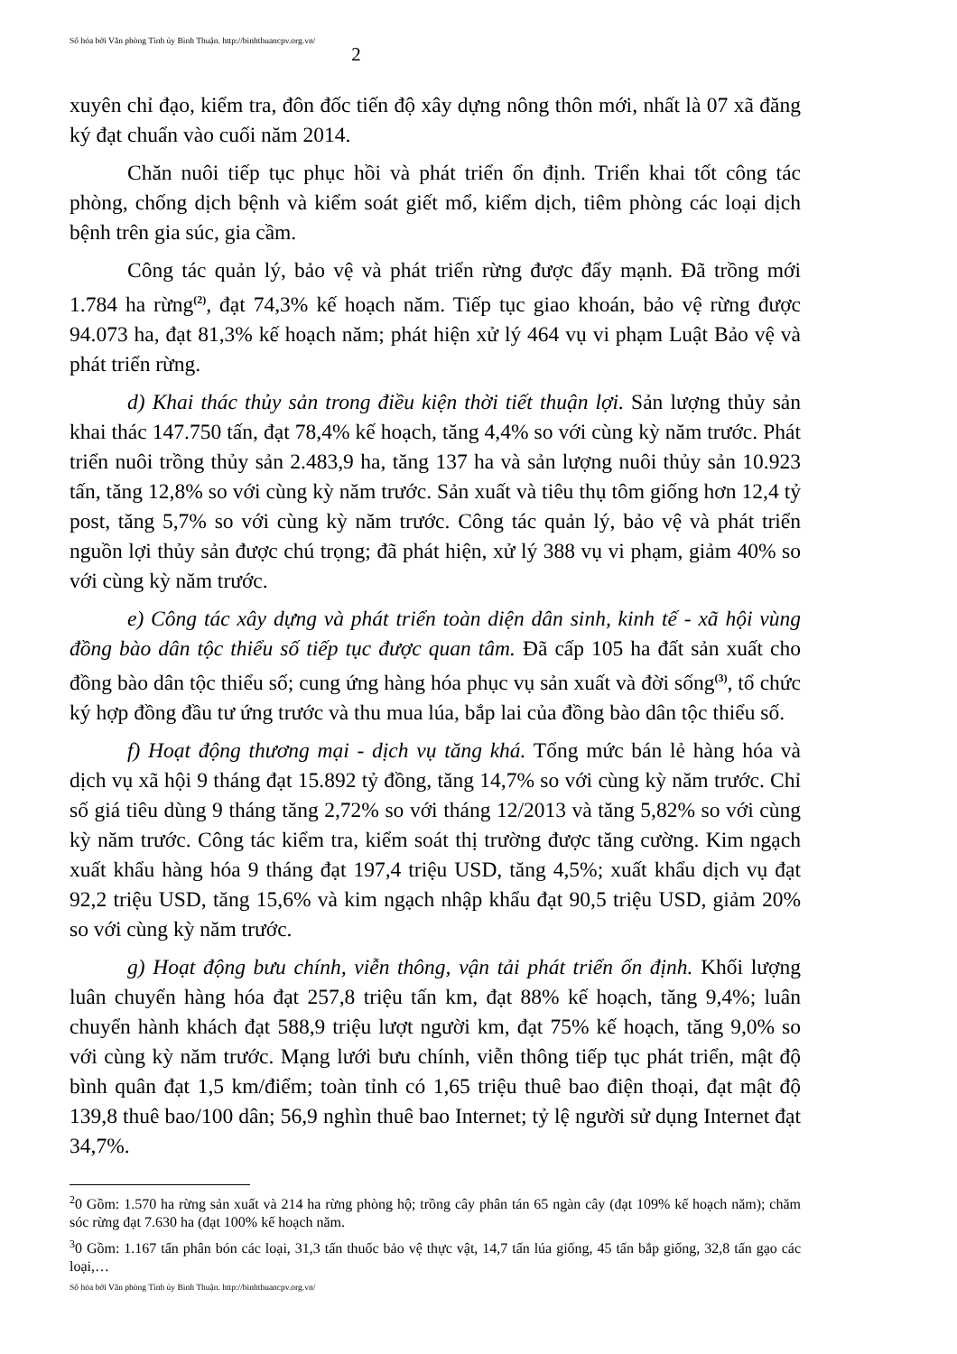Số hóa bởi Văn phòng Tỉnh ủy Bình Thuận. http://binhthuancpv.org.vn/ 2
xuyên chỉ đạo, kiểm tra, đôn đốc tiến độ xây dựng nông thôn mới, nhất là 07 xã đăng ký đạt chuẩn vào cuối năm 2014.
Chăn nuôi tiếp tục phục hồi và phát triển ổn định. Triển khai tốt công tác phòng, chống dịch bệnh và kiểm soát giết mổ, kiểm dịch, tiêm phòng các loại dịch bệnh trên gia súc, gia cầm.
Công tác quản lý, bảo vệ và phát triển rừng được đẩy mạnh. Đã trồng mới 1.784 ha rừng<sup>(2)</sup>, đạt 74,3% kế hoạch năm. Tiếp tục giao khoán, bảo vệ rừng được 94.073 ha, đạt 81,3% kế hoạch năm; phát hiện xử lý 464 vụ vi phạm Luật Bảo vệ và phát triển rừng.
d) Khai thác thủy sản trong điều kiện thời tiết thuận lợi. Sản lượng thủy sản khai thác 147.750 tấn, đạt 78,4% kế hoạch, tăng 4,4% so với cùng kỳ năm trước. Phát triển nuôi trồng thủy sản 2.483,9 ha, tăng 137 ha và sản lượng nuôi thủy sản 10.923 tấn, tăng 12,8% so với cùng kỳ năm trước. Sản xuất và tiêu thụ tôm giống hơn 12,4 tỷ post, tăng 5,7% so với cùng kỳ năm trước. Công tác quản lý, bảo vệ và phát triển nguồn lợi thủy sản được chú trọng; đã phát hiện, xử lý 388 vụ vi phạm, giảm 40% so với cùng kỳ năm trước.
e) Công tác xây dựng và phát triển toàn diện dân sinh, kinh tế - xã hội vùng đồng bào dân tộc thiểu số tiếp tục được quan tâm. Đã cấp 105 ha đất sản xuất cho đồng bào dân tộc thiểu số; cung ứng hàng hóa phục vụ sản xuất và đời sống<sup>(3)</sup>, tổ chức ký hợp đồng đầu tư ứng trước và thu mua lúa, bắp lai của đồng bào dân tộc thiểu số.
f) Hoạt động thương mại - dịch vụ tăng khá. Tổng mức bán lẻ hàng hóa và dịch vụ xã hội 9 tháng đạt 15.892 tỷ đồng, tăng 14,7% so với cùng kỳ năm trước. Chỉ số giá tiêu dùng 9 tháng tăng 2,72% so với tháng 12/2013 và tăng 5,82% so với cùng kỳ năm trước. Công tác kiểm tra, kiểm soát thị trường được tăng cường. Kim ngạch xuất khẩu hàng hóa 9 tháng đạt 197,4 triệu USD, tăng 4,5%; xuất khẩu dịch vụ đạt 92,2 triệu USD, tăng 15,6% và kim ngạch nhập khẩu đạt 90,5 triệu USD, giảm 20% so với cùng kỳ năm trước.
g) Hoạt động bưu chính, viễn thông, vận tải phát triển ổn định. Khối lượng luân chuyển hàng hóa đạt 257,8 triệu tấn km, đạt 88% kế hoạch, tăng 9,4%; luân chuyển hành khách đạt 588,9 triệu lượt người km, đạt 75% kế hoạch, tăng 9,0% so với cùng kỳ năm trước. Mạng lưới bưu chính, viễn thông tiếp tục phát triển, mật độ bình quân đạt 1,5 km/điểm; toàn tỉnh có 1,65 triệu thuê bao điện thoại, đạt mật độ 139,8 thuê bao/100 dân; 56,9 nghìn thuê bao Internet; tỷ lệ người sử dụng Internet đạt 34,7%.
<sup>2</sup> 0 Gồm: 1.570 ha rừng sản xuất và 214 ha rừng phòng hộ; trồng cây phân tán 65 ngàn cây (đạt 109% kế hoạch năm); chăm sóc rừng đạt 7.630 ha (đạt 100% kế hoạch năm.
<sup>3</sup> 0 Gồm: 1.167 tấn phân bón các loại, 31,3 tấn thuốc bảo vệ thực vật, 14,7 tấn lúa giống, 45 tấn bắp giống, 32,8 tấn gạo các loại,…
Số hóa bởi Văn phòng Tỉnh ủy Bình Thuận. http://binhthuancpv.org.vn/